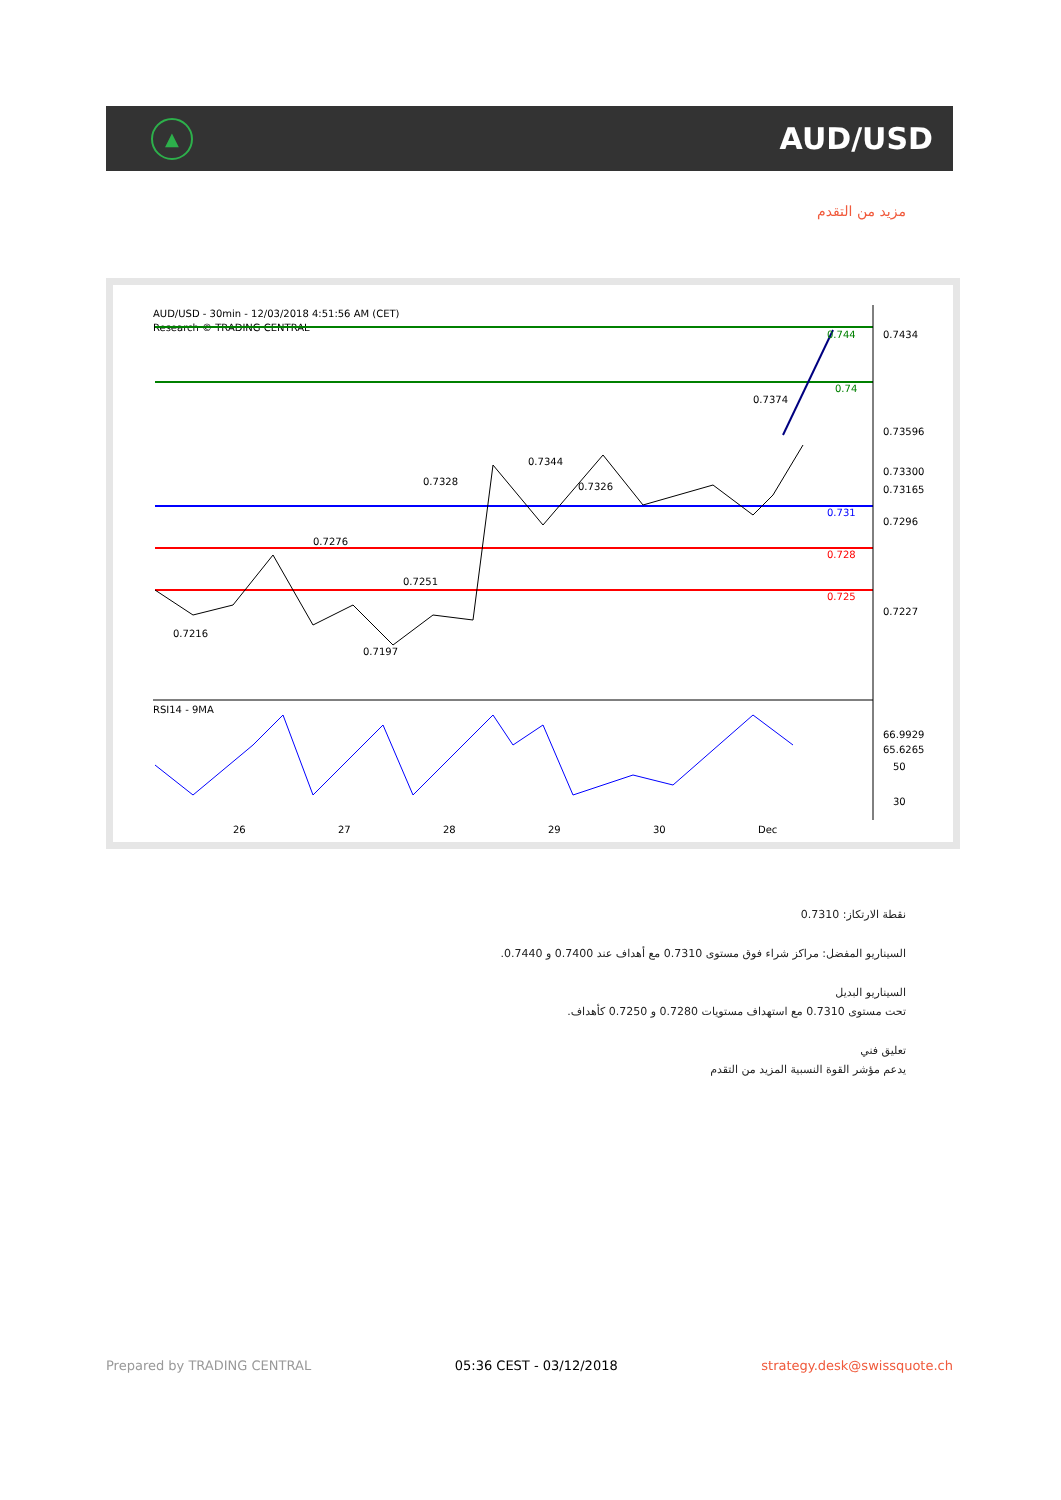▲
AUD/USD
مزيد من التقدم
AUD/USD - 30min - 12/03/2018 4:51:56 AM (CET)
Research © TRADING CENTRAL
RSI14 - 9MA
0.7434
0.7296
0.7227
0.744
0.74
0.731
0.728
0.725
50
30
0.73596
0.73300
0.73165
66.9929
65.6265
26
27
28
29
30
Dec
0.7374
0.7344
0.7328
0.7326
0.7276
0.7251
0.7216
0.7197
نقطة الارتكاز: 0.7310
السيناريو المفضل: مراكز شراء فوق مستوى 0.7310 مع أهداف عند 0.7400 و 0.7440.
السيناريو البديل
تحت مستوى 0.7310 مع استهداف مستويات 0.7280 و 0.7250 كأهداف.
تعليق فني
يدعم مؤشر القوة النسبية المزيد من التقدم
Prepared by TRADING CENTRAL 05:36 CEST - 03/12/2018 strategy.desk@swissquote.ch